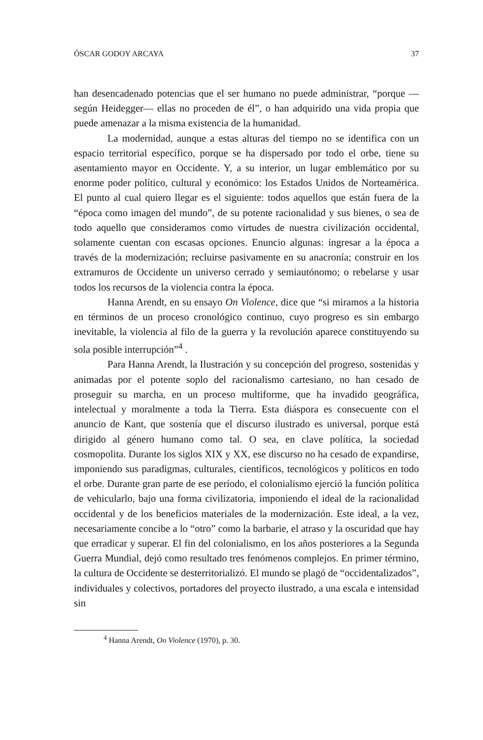ÓSCAR GODOY ARCAYA 37
han desencadenado potencias que el ser humano no puede administrar, “porque —según Heidegger— ellas no proceden de él”, o han adquirido una vida propia que puede amenazar a la misma existencia de la humanidad.
La modernidad, aunque a estas alturas del tiempo no se identifica con un espacio territorial específico, porque se ha dispersado por todo el orbe, tiene su asentamiento mayor en Occidente. Y, a su interior, un lugar emblemático por su enorme poder político, cultural y económico: los Estados Unidos de Norteamérica. El punto al cual quiero llegar es el siguiente: todos aquellos que están fuera de la “época como imagen del mundo”, de su potente racionalidad y sus bienes, o sea de todo aquello que consideramos como virtudes de nuestra civilización occidental, solamente cuentan con escasas opciones. Enuncio algunas: ingresar a la época a través de la modernización; recluirse pasivamente en su anacronía; construir en los extramuros de Occidente un universo cerrado y semiautónomo; o rebelarse y usar todos los recursos de la violencia contra la época.
Hanna Arendt, en su ensayo On Violence, dice que “si miramos a la historia en términos de un proceso cronológico continuo, cuyo progreso es sin embargo inevitable, la violencia al filo de la guerra y la revolución aparece constituyendo su sola posible interrupción”<sup>4</sup> .
Para Hanna Arendt, la Ilustración y su concepción del progreso, sostenidas y animadas por el potente soplo del racionalismo cartesiano, no han cesado de proseguir su marcha, en un proceso multiforme, que ha invadido geográfica, intelectual y moralmente a toda la Tierra. Esta diáspora es consecuente con el anuncio de Kant, que sostenía que el discurso ilustrado es universal, porque está dirigido al género humano como tal. O sea, en clave política, la sociedad cosmopolita. Durante los siglos XIX y XX, ese discurso no ha cesado de expandirse, imponiendo sus paradigmas, culturales, científicos, tecnológicos y políticos en todo el orbe. Durante gran parte de ese período, el colonialismo ejerció la función política de vehicularlo, bajo una forma civilizatoria, imponiendo el ideal de la racionalidad occidental y de los beneficios materiales de la modernización. Este ideal, a la vez, necesariamente concibe a lo “otro” como la barbarie, el atraso y la oscuridad que hay que erradicar y superar. El fin del colonialismo, en los años posteriores a la Segunda Guerra Mundial, dejó como resultado tres fenómenos complejos. En primer término, la cultura de Occidente se desterritorializó. El mundo se plagó de “occidentalizados”, individuales y colectivos, portadores del proyecto ilustrado, a una escala e intensidad sin
<sup>4</sup> Hanna Arendt, On Violence (1970), p. 30.